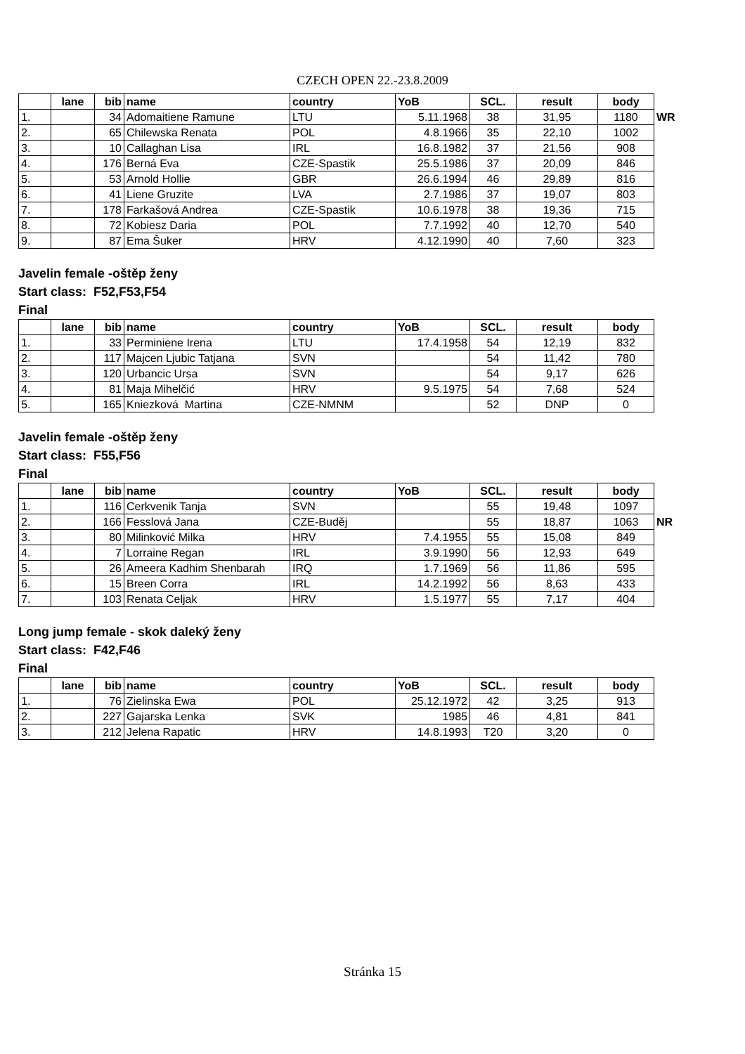CZECH OPEN 22.-23.8.2009
| | lane | bib | name | country | YoB | SCL. | result | body | |
| --- | --- | --- | --- | --- | --- | --- | --- | --- | --- |
| 1. | | 34 | Adomaitiene Ramune | LTU | 5.11.1968 | 38 | 31,95 | 1180 | WR |
| 2. | | 65 | Chilewska Renata | POL | 4.8.1966 | 35 | 22,10 | 1002 | |
| 3. | | 10 | Callaghan Lisa | IRL | 16.8.1982 | 37 | 21,56 | 908 | |
| 4. | | 176 | Berná Eva | CZE-Spastik | 25.5.1986 | 37 | 20,09 | 846 | |
| 5. | | 53 | Arnold Hollie | GBR | 26.6.1994 | 46 | 29,89 | 816 | |
| 6. | | 41 | Liene Gruzite | LVA | 2.7.1986 | 37 | 19,07 | 803 | |
| 7. | | 178 | Farkašová Andrea | CZE-Spastik | 10.6.1978 | 38 | 19,36 | 715 | |
| 8. | | 72 | Kobiesz Daria | POL | 7.7.1992 | 40 | 12,70 | 540 | |
| 9. | | 87 | Ema Šuker | HRV | 4.12.1990 | 40 | 7,60 | 323 | |
Javelin female -oštěp ženy
Start class: F52,F53,F54
Final
| | lane | bib | name | country | YoB | SCL. | result | body |
| --- | --- | --- | --- | --- | --- | --- | --- | --- |
| 1. | | 33 | Perminiene Irena | LTU | 17.4.1958 | 54 | 12,19 | 832 |
| 2. | | 117 | Majcen Ljubic Tatjana | SVN | | 54 | 11,42 | 780 |
| 3. | | 120 | Urbancic Ursa | SVN | | 54 | 9,17 | 626 |
| 4. | | 81 | Maja Mihelčić | HRV | 9.5.1975 | 54 | 7,68 | 524 |
| 5. | | 165 | Kniezková Martina | CZE-NMNM | | 52 | DNP | 0 |
Javelin female -oštěp ženy
Start class: F55,F56
Final
| | lane | bib | name | country | YoB | SCL. | result | body | |
| --- | --- | --- | --- | --- | --- | --- | --- | --- | --- |
| 1. | | 116 | Cerkvenik Tanja | SVN | | 55 | 19,48 | 1097 | |
| 2. | | 166 | Fesslová Jana | CZE-Buděj | | 55 | 18,87 | 1063 | NR |
| 3. | | 80 | Milinković Milka | HRV | 7.4.1955 | 55 | 15,08 | 849 | |
| 4. | | 7 | Lorraine Regan | IRL | 3.9.1990 | 56 | 12,93 | 649 | |
| 5. | | 26 | Ameera Kadhim Shenbarah | IRQ | 1.7.1969 | 56 | 11,86 | 595 | |
| 6. | | 15 | Breen Corra | IRL | 14.2.1992 | 56 | 8,63 | 433 | |
| 7. | | 103 | Renata Celjak | HRV | 1.5.1977 | 55 | 7,17 | 404 | |
Long jump female - skok daleký ženy
Start class: F42,F46
Final
| | lane | bib | name | country | YoB | SCL. | result | body |
| --- | --- | --- | --- | --- | --- | --- | --- | --- |
| 1. | | 76 | Zielinska Ewa | POL | 25.12.1972 | 42 | 3,25 | 913 |
| 2. | | 227 | Gajarska Lenka | SVK | 1985 | 46 | 4,81 | 841 |
| 3. | | 212 | Jelena Rapatic | HRV | 14.8.1993 | T20 | 3,20 | 0 |
Stránka 15